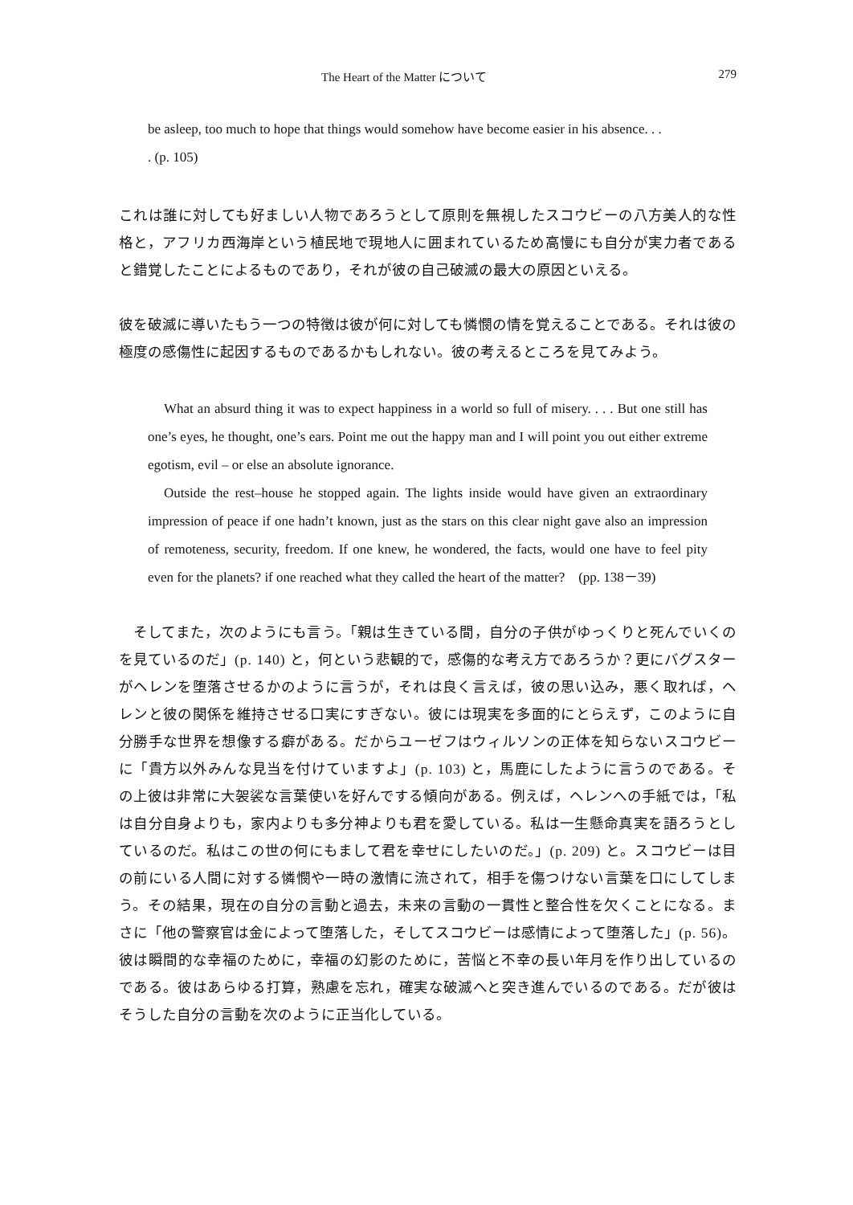The Heart of the Matter について 279
be asleep, too much to hope that things would somehow have become easier in his absence. . .
. (p. 105)
これは誰に対しても好ましい人物であろうとして原則を無視したスコウビーの八方美人的な性格と，アフリカ西海岸という植民地で現地人に囲まれているため高慢にも自分が実力者であると錯覚したことによるものであり，それが彼の自己破滅の最大の原因といえる。
彼を破滅に導いたもう一つの特徴は彼が何に対しても憐憫の情を覚えることである。それは彼の極度の感傷性に起因するものであるかもしれない。彼の考えるところを見てみよう。
What an absurd thing it was to expect happiness in a world so full of misery. . . . But one still has one’s eyes, he thought, one’s ears. Point me out the happy man and I will point you out either extreme egotism, evil – or else an absolute ignorance.
Outside the rest–house he stopped again. The lights inside would have given an extraordinary impression of peace if one hadn’t known, just as the stars on this clear night gave also an impression of remoteness, security, freedom. If one knew, he wondered, the facts, would one have to feel pity even for the planets? if one reached what they called the heart of the matter?　(pp. 138－39)
そしてまた，次のようにも言う。「親は生きている間，自分の子供がゆっくりと死んでいくのを見ているのだ」(p. 140) と，何という悲観的で，感傷的な考え方であろうか？更にバグスターがヘレンを堕落させるかのように言うが，それは良く言えば，彼の思い込み，悪く取れば，ヘレンと彼の関係を維持させる口実にすぎない。彼には現実を多面的にとらえず，このように自分勝手な世界を想像する癖がある。だからユーゼフはウィルソンの正体を知らないスコウビーに「貴方以外みんな見当を付けていますよ」(p. 103) と，馬鹿にしたように言うのである。その上彼は非常に大袈裟な言葉使いを好んでする傾向がある。例えば，ヘレンへの手紙では，「私は自分自身よりも，家内よりも多分神よりも君を愛している。私は一生懸命真実を語ろうとしているのだ。私はこの世の何にもまして君を幸せにしたいのだ。」(p. 209) と。スコウビーは目の前にいる人間に対する憐憫や一時の激情に流されて，相手を傷つけない言葉を口にしてしまう。その結果，現在の自分の言動と過去，未来の言動の一貫性と整合性を欠くことになる。まさに「他の警察官は金によって堕落した，そしてスコウビーは感情によって堕落した」(p. 56)。彼は瞬間的な幸福のために，幸福の幻影のために，苦悩と不幸の長い年月を作り出しているのである。彼はあらゆる打算，熟慮を忘れ，確実な破滅へと突き進んでいるのである。だが彼はそうした自分の言動を次のように正当化している。